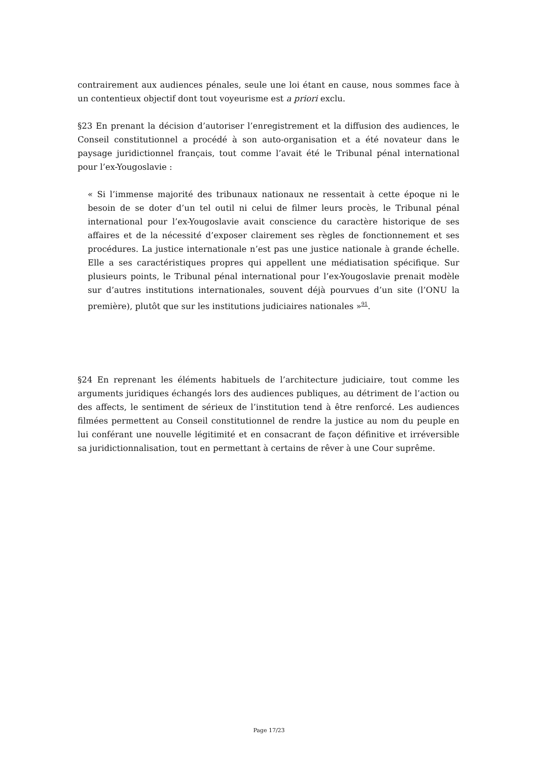contrairement aux audiences pénales, seule une loi étant en cause, nous sommes face à un contentieux objectif dont tout voyeurisme est a priori exclu.
§23 En prenant la décision d’autoriser l’enregistrement et la diffusion des audiences, le Conseil constitutionnel a procédé à son auto-organisation et a été novateur dans le paysage juridictionnel français, tout comme l’avait été le Tribunal pénal international pour l’ex-Yougoslavie :
« Si l’immense majorité des tribunaux nationaux ne ressentait à cette époque ni le besoin de se doter d’un tel outil ni celui de filmer leurs procès, le Tribunal pénal international pour l’ex-Yougoslavie avait conscience du caractère historique de ses affaires et de la nécessité d’exposer clairement ses règles de fonctionnement et ses procédures. La justice internationale n’est pas une justice nationale à grande échelle. Elle a ses caractéristiques propres qui appellent une médiatisation spécifique. Sur plusieurs points, le Tribunal pénal international pour l’ex-Yougoslavie prenait modèle sur d’autres institutions internationales, souvent déjà pourvues d’un site (l’ONU la première), plutôt que sur les institutions judiciaires nationales »<sup>91</sup>.
§24 En reprenant les éléments habituels de l’architecture judiciaire, tout comme les arguments juridiques échangés lors des audiences publiques, au détriment de l’action ou des affects, le sentiment de sérieux de l’institution tend à être renforcé. Les audiences filmées permettent au Conseil constitutionnel de rendre la justice au nom du peuple en lui conférant une nouvelle légitimité et en consacrant de façon définitive et irréversible sa juridictionnalisation, tout en permettant à certains de rêver à une Cour suprême.
Page 17/23